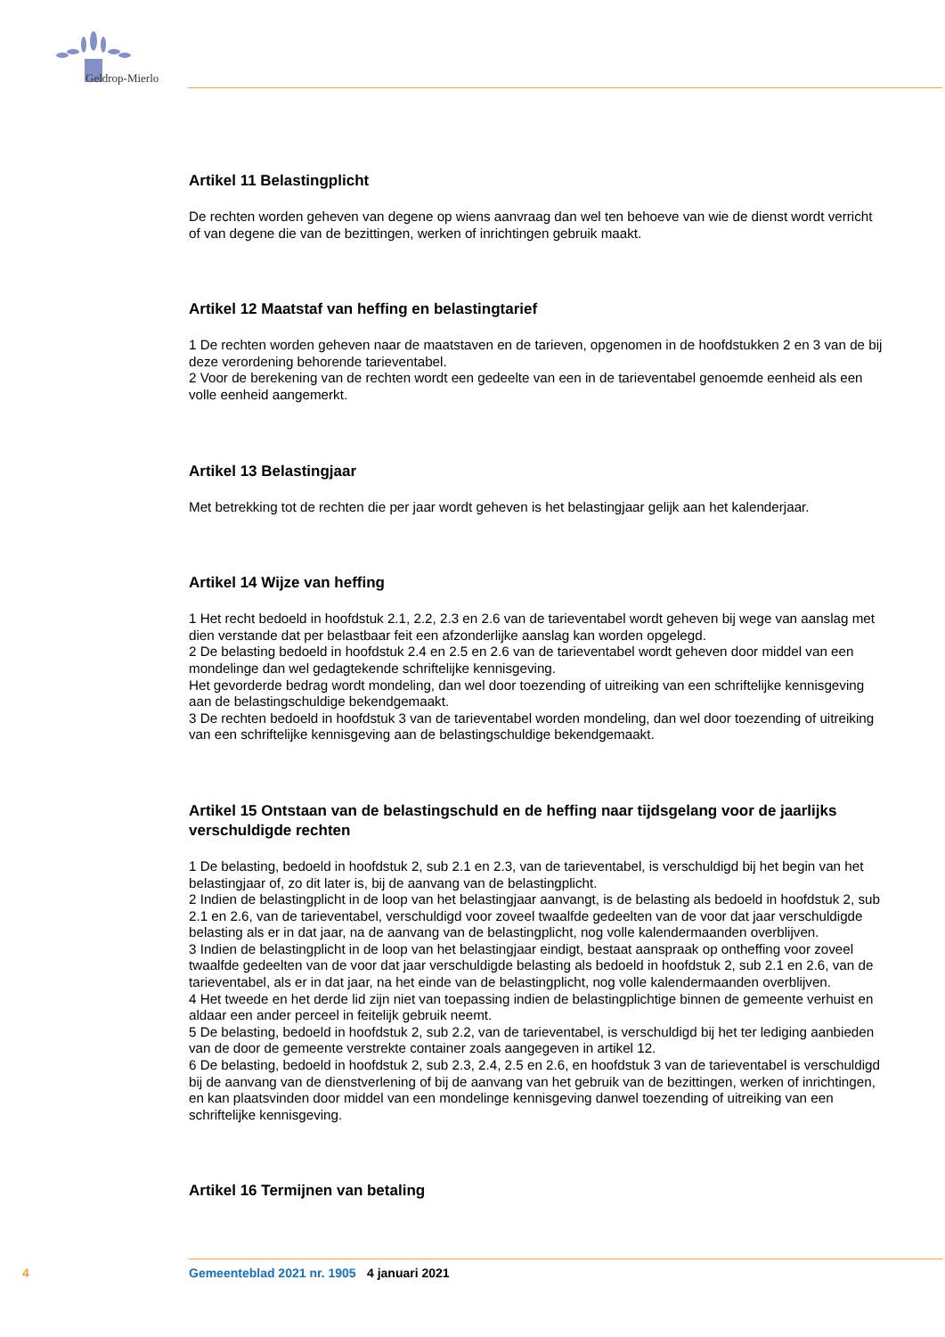Geldrop-Mierlo
Artikel 11 Belastingplicht
De rechten worden geheven van degene op wiens aanvraag dan wel ten behoeve van wie de dienst wordt verricht of van degene die van de bezittingen, werken of inrichtingen gebruik maakt.
Artikel 12 Maatstaf van heffing en belastingtarief
1 De rechten worden geheven naar de maatstaven en de tarieven, opgenomen in de hoofdstukken 2 en 3 van de bij deze verordening behorende tarieventabel.
2 Voor de berekening van de rechten wordt een gedeelte van een in de tarieventabel genoemde eenheid als een volle eenheid aangemerkt.
Artikel 13 Belastingjaar
Met betrekking tot de rechten die per jaar wordt geheven is het belastingjaar gelijk aan het kalenderjaar.
Artikel 14 Wijze van heffing
1 Het recht bedoeld in hoofdstuk 2.1, 2.2, 2.3 en 2.6 van de tarieventabel wordt geheven bij wege van aanslag met dien verstande dat per belastbaar feit een afzonderlijke aanslag kan worden opgelegd.
2 De belasting bedoeld in hoofdstuk 2.4 en 2.5 en 2.6 van de tarieventabel wordt geheven door middel van een mondelinge dan wel gedagtekende schriftelijke kennisgeving.
Het gevorderde bedrag wordt mondeling, dan wel door toezending of uitreiking van een schriftelijke kennisgeving aan de belastingschuldige bekendgemaakt.
3 De rechten bedoeld in hoofdstuk 3 van de tarieventabel worden mondeling, dan wel door toezending of uitreiking van een schriftelijke kennisgeving aan de belastingschuldige bekendgemaakt.
Artikel 15 Ontstaan van de belastingschuld en de heffing naar tijdsgelang voor de jaarlijks verschuldigde rechten
1 De belasting, bedoeld in hoofdstuk 2, sub 2.1 en 2.3, van de tarieventabel, is verschuldigd bij het begin van het belastingjaar of, zo dit later is, bij de aanvang van de belastingplicht.
2 Indien de belastingplicht in de loop van het belastingjaar aanvangt, is de belasting als bedoeld in hoofdstuk 2, sub 2.1 en 2.6, van de tarieventabel, verschuldigd voor zoveel twaalfde gedeelten van de voor dat jaar verschuldigde belasting als er in dat jaar, na de aanvang van de belastingplicht, nog volle kalendermaanden overblijven.
3 Indien de belastingplicht in de loop van het belastingjaar eindigt, bestaat aanspraak op ontheffing voor zoveel twaalfde gedeelten van de voor dat jaar verschuldigde belasting als bedoeld in hoofdstuk 2, sub 2.1 en 2.6, van de tarieventabel, als er in dat jaar, na het einde van de belastingplicht, nog volle kalendermaanden overblijven.
4 Het tweede en het derde lid zijn niet van toepassing indien de belastingplichtige binnen de gemeente verhuist en aldaar een ander perceel in feitelijk gebruik neemt.
5 De belasting, bedoeld in hoofdstuk 2, sub 2.2, van de tarieventabel, is verschuldigd bij het ter lediging aanbieden van de door de gemeente verstrekte container zoals aangegeven in artikel 12.
6 De belasting, bedoeld in hoofdstuk 2, sub 2.3, 2.4, 2.5 en 2.6, en hoofdstuk 3 van de tarieventabel is verschuldigd bij de aanvang van de dienstverlening of bij de aanvang van het gebruik van de bezittingen, werken of inrichtingen, en kan plaatsvinden door middel van een mondelinge kennisgeving danwel toezending of uitreiking van een schriftelijke kennisgeving.
Artikel 16 Termijnen van betaling
4 Gemeenteblad 2021 nr. 1905 4 januari 2021